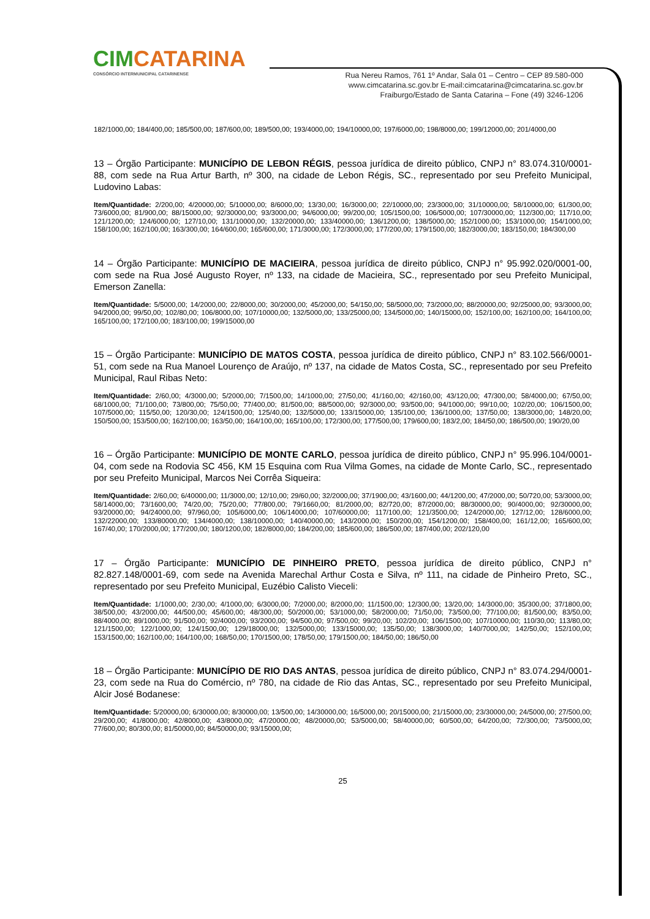CIMCATARINA
CONSÓRCIO INTERMUNICIPAL CATARINENSE
Rua Nereu Ramos, 761 1º Andar, Sala 01 – Centro – CEP 89.580-000
www.cimcatarina.sc.gov.br E-mail:cimcatarina@cimcatarina.sc.gov.br
Fraiburgo/Estado de Santa Catarina – Fone (49) 3246-1206
182/1000,00; 184/400,00; 185/500,00; 187/600,00; 189/500,00; 193/4000,00; 194/10000,00; 197/6000,00; 198/8000,00; 199/12000,00; 201/4000,00
13 – Órgão Participante: MUNICÍPIO DE LEBON RÉGIS, pessoa jurídica de direito público, CNPJ n° 83.074.310/0001-88, com sede na Rua Artur Barth, nº 300, na cidade de Lebon Régis, SC., representado por seu Prefeito Municipal, Ludovino Labas:
Item/Quantidade: 2/200,00; 4/20000,00; 5/10000,00; 8/6000,00; 13/30,00; 16/3000,00; 22/10000,00; 23/3000,00; 31/10000,00; 58/10000,00; 61/300,00; 73/6000,00; 81/900,00; 88/15000,00; 92/30000,00; 93/3000,00; 94/6000,00; 99/200,00; 105/1500,00; 106/5000,00; 107/30000,00; 112/300,00; 117/10,00; 121/1200,00; 124/6000,00; 127/10,00; 131/10000,00; 132/20000,00; 133/40000,00; 136/1200,00; 138/5000,00; 152/1000,00; 153/1000,00; 154/1000,00; 158/100,00; 162/100,00; 163/300,00; 164/600,00; 165/600,00; 171/3000,00; 172/3000,00; 177/200,00; 179/1500,00; 182/3000,00; 183/150,00; 184/300,00
14 – Órgão Participante: MUNICÍPIO DE MACIEIRA, pessoa jurídica de direito público, CNPJ n° 95.992.020/0001-00, com sede na Rua José Augusto Royer, nº 133, na cidade de Macieira, SC., representado por seu Prefeito Municipal, Emerson Zanella:
Item/Quantidade: 5/5000,00; 14/2000,00; 22/8000,00; 30/2000,00; 45/2000,00; 54/150,00; 58/5000,00; 73/2000,00; 88/20000,00; 92/25000,00; 93/3000,00; 94/2000,00; 99/50,00; 102/80,00; 106/8000,00; 107/10000,00; 132/5000,00; 133/25000,00; 134/5000,00; 140/15000,00; 152/100,00; 162/100,00; 164/100,00; 165/100,00; 172/100,00; 183/100,00; 199/15000,00
15 – Órgão Participante: MUNICÍPIO DE MATOS COSTA, pessoa jurídica de direito público, CNPJ n° 83.102.566/0001-51, com sede na Rua Manoel Lourenço de Araújo, nº 137, na cidade de Matos Costa, SC., representado por seu Prefeito Municipal, Raul Ribas Neto:
Item/Quantidade: 2/60,00; 4/3000,00; 5/2000,00; 7/1500,00; 14/1000,00; 27/50,00; 41/160,00; 42/160,00; 43/120,00; 47/300,00; 58/4000,00; 67/50,00; 68/1000,00; 71/100,00; 73/800,00; 75/50,00; 77/400,00; 81/500,00; 88/5000,00; 92/3000,00; 93/500,00; 94/1000,00; 99/10,00; 102/20,00; 106/1500,00; 107/5000,00; 115/50,00; 120/30,00; 124/1500,00; 125/40,00; 132/5000,00; 133/15000,00; 135/100,00; 136/1000,00; 137/50,00; 138/3000,00; 148/20,00; 150/500,00; 153/500,00; 162/100,00; 163/50,00; 164/100,00; 165/100,00; 172/300,00; 177/500,00; 179/600,00; 183/2,00; 184/50,00; 186/500,00; 190/20,00
16 – Órgão Participante: MUNICÍPIO DE MONTE CARLO, pessoa jurídica de direito público, CNPJ n° 95.996.104/0001-04, com sede na Rodovia SC 456, KM 15 Esquina com Rua Vilma Gomes, na cidade de Monte Carlo, SC., representado por seu Prefeito Municipal, Marcos Nei Corrêa Siqueira:
Item/Quantidade: 2/60,00; 6/40000,00; 11/3000,00; 12/10,00; 29/60,00; 32/2000,00; 37/1900,00; 43/1600,00; 44/1200,00; 47/2000,00; 50/720,00; 53/3000,00; 58/14000,00; 73/1600,00; 74/20,00; 75/20,00; 77/800,00; 79/1660,00; 81/2000,00; 82/720,00; 87/2000,00; 88/30000,00; 90/4000,00; 92/30000,00; 93/20000,00; 94/24000,00; 97/960,00; 105/6000,00; 106/14000,00; 107/60000,00; 117/100,00; 121/3500,00; 124/2000,00; 127/12,00; 128/6000,00; 132/22000,00; 133/80000,00; 134/4000,00; 138/10000,00; 140/40000,00; 143/2000,00; 150/200,00; 154/1200,00; 158/400,00; 161/12,00; 165/600,00; 167/40,00; 170/2000,00; 177/200,00; 180/1200,00; 182/8000,00; 184/200,00; 185/600,00; 186/500,00; 187/400,00; 202/120,00
17 – Órgão Participante: MUNICÍPIO DE PINHEIRO PRETO, pessoa jurídica de direito público, CNPJ n° 82.827.148/0001-69, com sede na Avenida Marechal Arthur Costa e Silva, nº 111, na cidade de Pinheiro Preto, SC., representado por seu Prefeito Municipal, Euzébio Calisto Vieceli:
Item/Quantidade: 1/1000,00; 2/30,00; 4/1000,00; 6/3000,00; 7/2000,00; 8/2000,00; 11/1500,00; 12/300,00; 13/20,00; 14/3000,00; 35/300,00; 37/1800,00; 38/500,00; 43/2000,00; 44/500,00; 45/600,00; 48/300,00; 50/2000,00; 53/1000,00; 58/2000,00; 71/50,00; 73/500,00; 77/100,00; 81/500,00; 83/50,00; 88/4000,00; 89/1000,00; 91/500,00; 92/4000,00; 93/2000,00; 94/500,00; 97/500,00; 99/20,00; 102/20,00; 106/1500,00; 107/10000,00; 110/30,00; 113/80,00; 121/1500,00; 122/1000,00; 124/1500,00; 129/18000,00; 132/5000,00; 133/15000,00; 135/50,00; 138/3000,00; 140/7000,00; 142/50,00; 152/100,00; 153/1500,00; 162/100,00; 164/100,00; 168/50,00; 170/1500,00; 178/50,00; 179/1500,00; 184/50,00; 186/50,00
18 – Órgão Participante: MUNICÍPIO DE RIO DAS ANTAS, pessoa jurídica de direito público, CNPJ n° 83.074.294/0001-23, com sede na Rua do Comércio, nº 780, na cidade de Rio das Antas, SC., representado por seu Prefeito Municipal, Alcir José Bodanese:
Item/Quantidade: 5/20000,00; 6/30000,00; 8/30000,00; 13/500,00; 14/30000,00; 16/5000,00; 20/15000,00; 21/15000,00; 23/30000,00; 24/5000,00; 27/500,00; 29/200,00; 41/8000,00; 42/8000,00; 43/8000,00; 47/20000,00; 48/20000,00; 53/5000,00; 58/40000,00; 60/500,00; 64/200,00; 72/300,00; 73/5000,00; 77/600,00; 80/300,00; 81/50000,00; 84/50000,00; 93/15000,00;
25